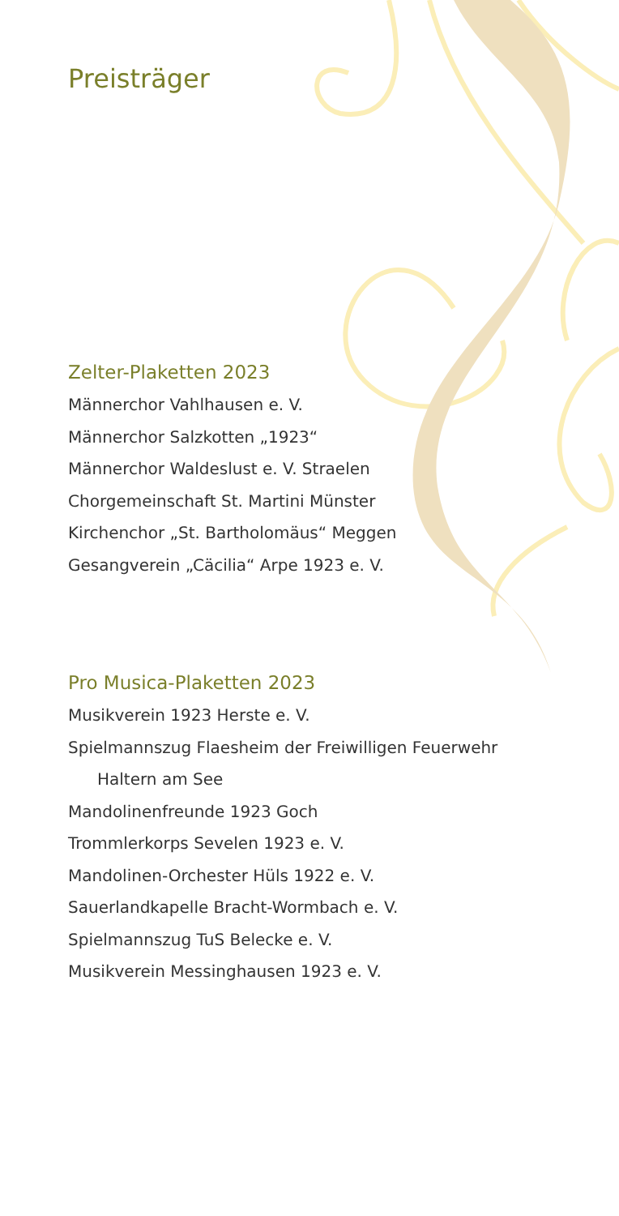Preisträger
Zelter-Plaketten 2023
Männerchor Vahlhausen e. V.
Männerchor Salzkotten „1923“
Männerchor Waldeslust e. V. Straelen
Chorgemeinschaft St. Martini Münster
Kirchenchor „St. Bartholomäus“ Meggen
Gesangverein „Cäcilia“ Arpe 1923 e. V.
Pro Musica-Plaketten 2023
Musikverein 1923 Herste e. V.
Spielmannszug Flaesheim der Freiwilligen Feuerwehr
Haltern am See
Mandolinenfreunde 1923 Goch
Trommlerkorps Sevelen 1923 e. V.
Mandolinen-Orchester Hüls 1922 e. V.
Sauerlandkapelle Bracht-Wormbach e. V.
Spielmannszug TuS Belecke e. V.
Musikverein Messinghausen 1923 e. V.